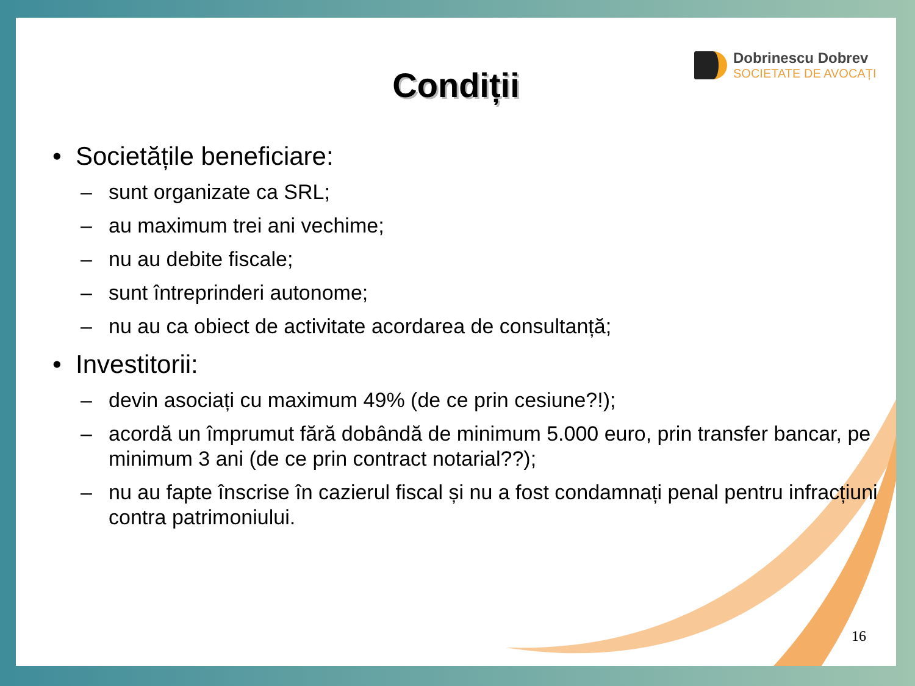Dobrinescu Dobrev
SOCIETATE DE AVOCAȚI
Condiții
• Societățile beneficiare:
– sunt organizate ca SRL;
– au maximum trei ani vechime;
– nu au debite fiscale;
– sunt întreprinderi autonome;
– nu au ca obiect de activitate acordarea de consultanță;
• Investitorii:
– devin asociați cu maximum 49% (de ce prin cesiune?!);
– acordă un împrumut fără dobândă de minimum 5.000 euro, prin transfer bancar, pe minimum 3 ani (de ce prin contract notarial??);
– nu au fapte înscrise în cazierul fiscal și nu a fost condamnați penal pentru infracțiuni contra patrimoniului.
16